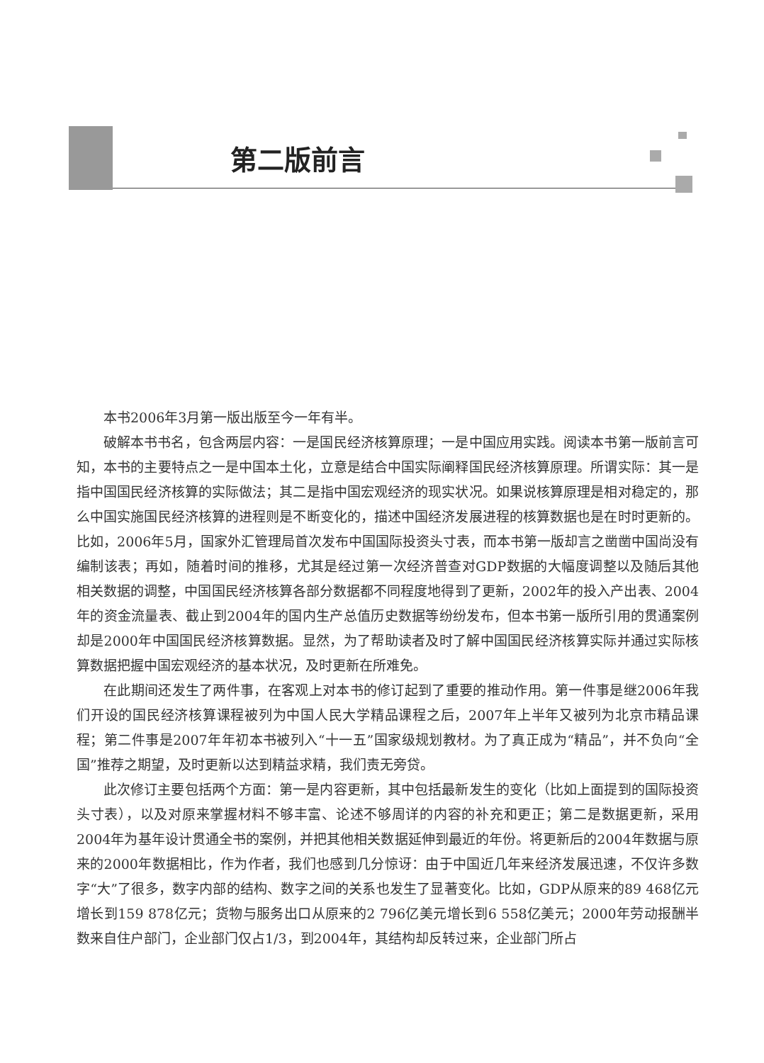第二版前言
本书2006年3月第一版出版至今一年有半。
破解本书书名，包含两层内容：一是国民经济核算原理；一是中国应用实践。阅读本书第一版前言可知，本书的主要特点之一是中国本土化，立意是结合中国实际阐释国民经济核算原理。所谓实际：其一是指中国国民经济核算的实际做法；其二是指中国宏观经济的现实状况。如果说核算原理是相对稳定的，那么中国实施国民经济核算的进程则是不断变化的，描述中国经济发展进程的核算数据也是在时时更新的。比如，2006年5月，国家外汇管理局首次发布中国国际投资头寸表，而本书第一版却言之凿凿中国尚没有编制该表；再如，随着时间的推移，尤其是经过第一次经济普查对GDP数据的大幅度调整以及随后其他相关数据的调整，中国国民经济核算各部分数据都不同程度地得到了更新，2002年的投入产出表、2004年的资金流量表、截止到2004年的国内生产总值历史数据等纷纷发布，但本书第一版所引用的贯通案例却是2000年中国国民经济核算数据。显然，为了帮助读者及时了解中国国民经济核算实际并通过实际核算数据把握中国宏观经济的基本状况，及时更新在所难免。
在此期间还发生了两件事，在客观上对本书的修订起到了重要的推动作用。第一件事是继2006年我们开设的国民经济核算课程被列为中国人民大学精品课程之后，2007年上半年又被列为北京市精品课程；第二件事是2007年年初本书被列入“十一五”国家级规划教材。为了真正成为“精品”，并不负向“全国”推荐之期望，及时更新以达到精益求精，我们责无旁贷。
此次修订主要包括两个方面：第一是内容更新，其中包括最新发生的变化（比如上面提到的国际投资头寸表），以及对原来掌握材料不够丰富、论述不够周详的内容的补充和更正；第二是数据更新，采用2004年为基年设计贯通全书的案例，并把其他相关数据延伸到最近的年份。将更新后的2004年数据与原来的2000年数据相比，作为作者，我们也感到几分惊讶：由于中国近几年来经济发展迅速，不仅许多数字“大”了很多，数字内部的结构、数字之间的关系也发生了显著变化。比如，GDP从原来的89 468亿元增长到159 878亿元；货物与服务出口从原来的2 796亿美元增长到6 558亿美元；2000年劳动报酬半数来自住户部门，企业部门仅占1/3，到2004年，其结构却反转过来，企业部门所占